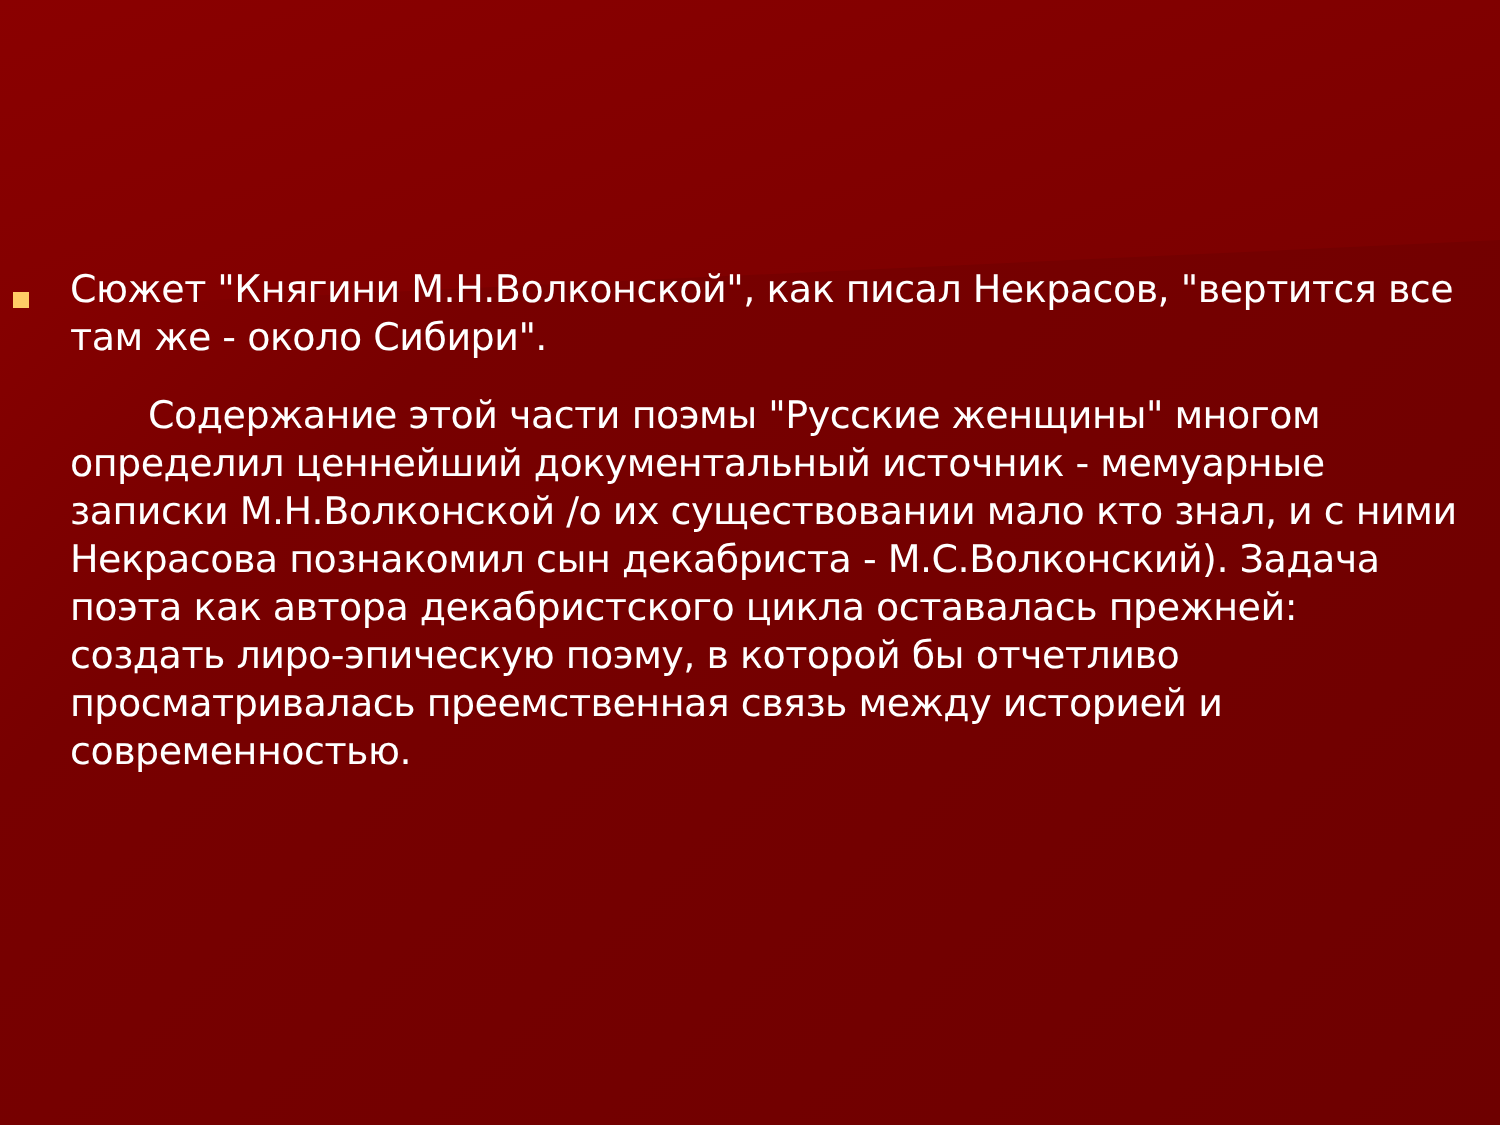Сюжет "Княгини М.Н.Волконской", как писал Некрасов, "вертится все там же - около Сибири".
Содержание этой части поэмы "Русские женщины" многом определил ценнейший документальный источник - мемуарные записки М.Н.Волконской /о их существовании мало кто знал, и с ними Некрасова познакомил сын декабриста - М.С.Волконский). Задача поэта как автора декабристского цикла оставалась прежней: создать лиро-эпическую поэму, в которой бы отчетливо просматривалась преемственная связь между историей и современностью.